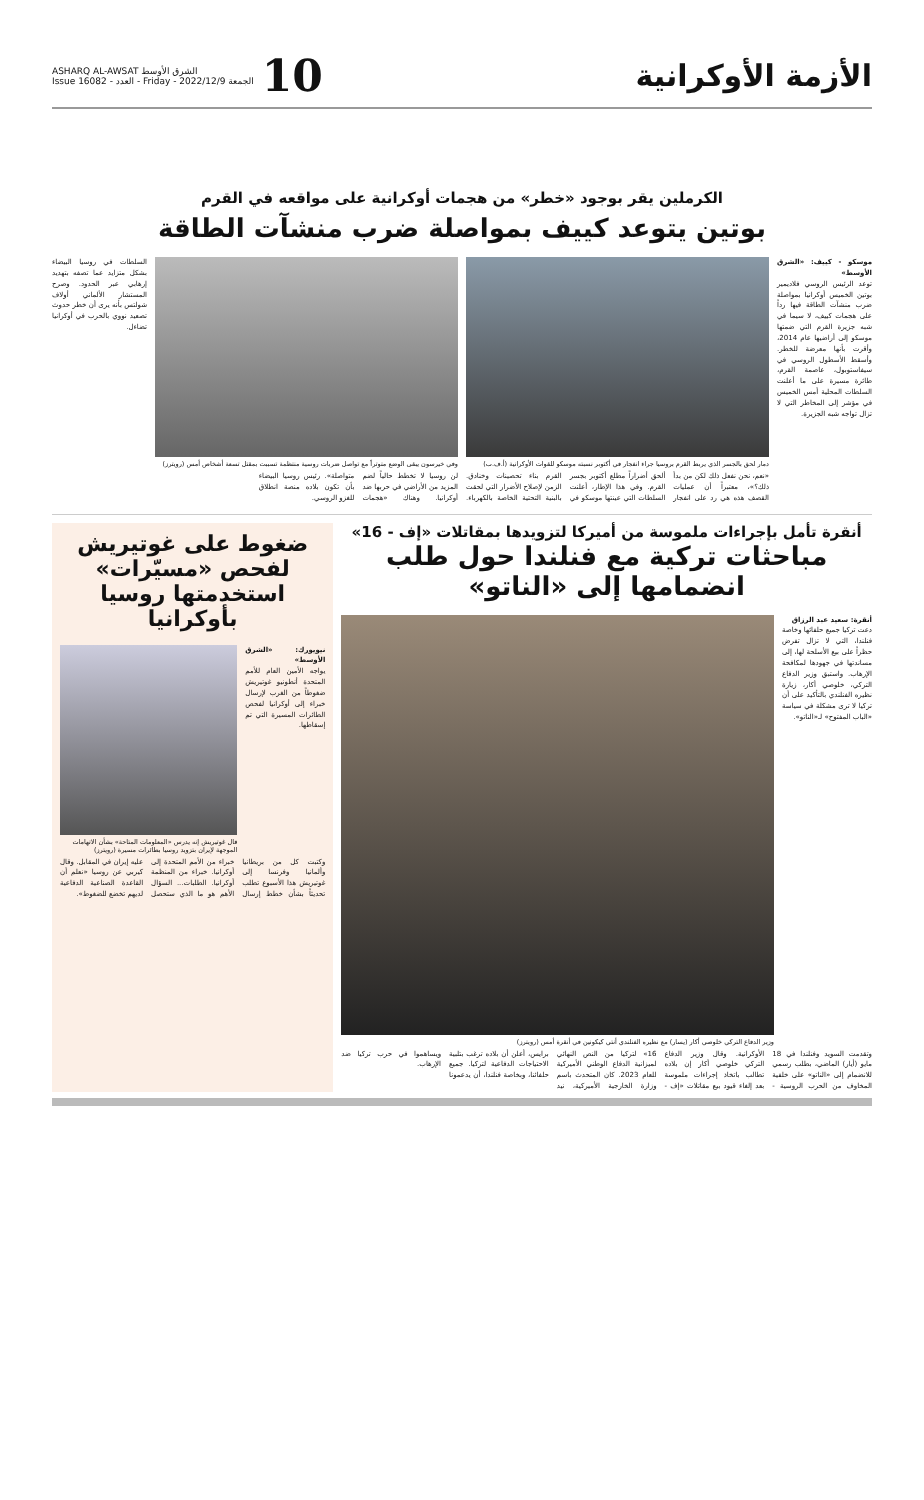الأزمة الأوكرانية
ASHARQ AL-AWSAT الشرق الأوسط
Issue 16082 - العدد - Friday - 2022/12/9 الجمعة
10
الكرملين يقر بوجود «خطر» من هجمات أوكرانية على مواقعه في القرم
بوتين يتوعد كييف بمواصلة ضرب منشآت الطاقة
موسكو - كييف: «الشرق الأوسط»
توعد الرئيس الروسي فلاديمير بوتين الخميس أوكرانيا بمواصلة ضرب منشآت الطاقة فيها رداً على هجمات كييف، لا سيما في شبه جزيرة القرم التي ضمتها موسكو إلى أراضيها عام 2014، وأقرت بأنها معرضة للخطر. وأسقط الأسطول الروسي في سيفاستوبول، عاصمة القرم، طائرة مسيرة على ما أعلنت السلطات المحلية أمس الخميس في مؤشر إلى المخاطر التي لا تزال تواجه شبه الجزيرة.
دمار لحق بالجسر الذي يربط القرم بروسيا جراء انفجار في أكتوبر نسبته موسكو للقوات الأوكرانية (أ.ف.ب)
وفي خيرسون يبقى الوضع متوتراً مع تواصل ضربات روسية منتظمة تسببت بمقتل تسعة أشخاص أمس (رويترز)
«نعم، نحن نفعل ذلك لكن من بدأ ذلك؟»، معتبراً أن عمليات القصف هذه هي رد على انفجار ألحق أضراراً مطلع أكتوبر بجسر القرم. وفي هذا الإطار، أعلنت السلطات التي عينتها موسكو في القرم بناء تحصينات وخنادق. الزمن لإصلاح الأضرار التي لحقت بالبنية التحتية الخاصة بالكهرباء. لن روسيا لا تخطط حالياً لضم المزيد من الأراضي في حربها ضد أوكرانيا. وهناك «هجمات متواصلة». رئيس روسيا البيضاء بأن تكون بلاده منصة انطلاق للغزو الروسي.
السلطات في روسيا البيضاء بشكل متزايد عما تصفه بتهديد إرهابي عبر الحدود. وصرح المستشار الألماني أولاف شولتس بأنه يرى أن خطر حدوث تصعيد نووي بالحرب في أوكرانيا تضاءل.
أنقرة تأمل بإجراءات ملموسة من أميركا لتزويدها بمقاتلات «إف - 16»
مباحثات تركية مع فنلندا حول طلب انضمامها إلى «الناتو»
أنقرة: سعيد عبد الرزاق
دعت تركيا جميع حلفائها وخاصة فنلندا، التي لا تزال تفرض حظراً على بيع الأسلحة لها، إلى مساندتها في جهودها لمكافحة الإرهاب. واستبق وزير الدفاع التركي، خلوصي أكار، زيارة نظيره الفنلندي بالتأكيد على أن تركيا لا ترى مشكلة في سياسة «الباب المفتوح» لـ«الناتو».
وزير الدفاع التركي خلوصي أكار (يسار) مع نظيره الفنلندي أنتي كيكونين في أنقرة أمس (رويترز)
وتقدمت السويد وفنلندا في 18 مايو (أيار) الماضي، بطلب رسمي للانضمام إلى «الناتو» على خلفية المخاوف من الحرب الروسية - الأوكرانية. وقال وزير الدفاع التركي خلوصي أكار إن بلاده تطالب باتخاذ إجراءات ملموسة بعد إلغاء قيود بيع مقاتلات «إف - 16» لتركيا من النص النهائي لميزانية الدفاع الوطني الأميركية للعام 2023. كان المتحدث باسم وزارة الخارجية الأميركية، نيد برايس، أعلن أن بلاده ترغب بتلبية الاحتياجات الدفاعية لتركيا. جميع حلفائنا، وبخاصة فنلندا، أن يدعمونا ويساهموا في حرب تركيا ضد الإرهاب.
ضغوط على غوتيريش لفحص «مسيّرات» استخدمتها روسيا بأوكرانيا
نيويورك: «الشرق الأوسط»
يواجه الأمين العام للأمم المتحدة أنطونيو غوتيريش ضغوطاً من الغرب لإرسال خبراء إلى أوكرانيا لفحص الطائرات المسيرة التي تم إسقاطها.
قال غوتيريش إنه يدرس «المعلومات المتاحة» بشأن الاتهامات الموجهة لإيران بتزويد روسيا بطائرات مسيرة (رويترز)
وكتبت كل من بريطانيا وألمانيا وفرنسا إلى غوتيريش هذا الأسبوع تطلب تحديثاً بشأن خطط إرسال خبراء من الأمم المتحدة إلى أوكرانيا. خبراء من المنظمة أوكرانيا. الطلبات... السؤال الأهم هو ما الذي ستحصل عليه إيران في المقابل. وقال كيربي عن روسيا «نعلم أن القاعدة الصناعية الدفاعية لديهم تخضع للضغوط».